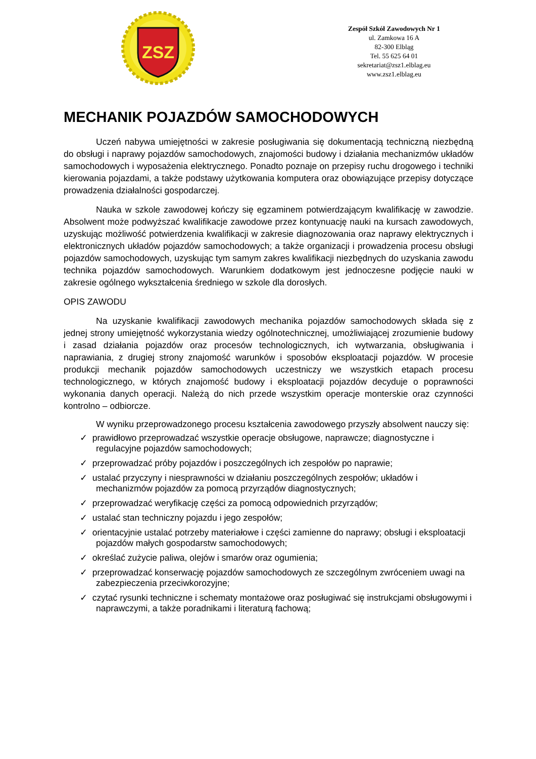ZSZ
Zespół Szkół Zawodowych Nr 1
ul. Zamkowa 16 A
82-300 Elbląg
Tel. 55 625 64 01
sekretariat@zsz1.elblag.eu
www.zsz1.elblag.eu
MECHANIK POJAZDÓW SAMOCHODOWYCH
Uczeń nabywa umiejętności w zakresie posługiwania się dokumentacją techniczną niezbędną do obsługi i naprawy pojazdów samochodowych, znajomości budowy i działania mechanizmów układów samochodowych i wyposażenia elektrycznego. Ponadto poznaje on przepisy ruchu drogowego i techniki kierowania pojazdami, a także podstawy użytkowania komputera oraz obowiązujące przepisy dotyczące prowadzenia działalności gospodarczej.
Nauka w szkole zawodowej kończy się egzaminem potwierdzającym kwalifikację w zawodzie. Absolwent może podwyższać kwalifikacje zawodowe przez kontynuację nauki na kursach zawodowych, uzyskując możliwość potwierdzenia kwalifikacji w zakresie diagnozowania oraz naprawy elektrycznych i elektronicznych układów pojazdów samochodowych; a także organizacji i prowadzenia procesu obsługi pojazdów samochodowych, uzyskując tym samym zakres kwalifikacji niezbędnych do uzyskania zawodu technika pojazdów samochodowych. Warunkiem dodatkowym jest jednoczesne podjęcie nauki w zakresie ogólnego wykształcenia średniego w szkole dla dorosłych.
OPIS ZAWODU
Na uzyskanie kwalifikacji zawodowych mechanika pojazdów samochodowych składa się z jednej strony umiejętność wykorzystania wiedzy ogólnotechnicznej, umożliwiającej zrozumienie budowy i zasad działania pojazdów oraz procesów technologicznych, ich wytwarzania, obsługiwania i naprawiania, z drugiej strony znajomość warunków i sposobów eksploatacji pojazdów. W procesie produkcji mechanik pojazdów samochodowych uczestniczy we wszystkich etapach procesu technologicznego, w których znajomość budowy i eksploatacji pojazdów decyduje o poprawności wykonania danych operacji. Należą do nich przede wszystkim operacje monterskie oraz czynności kontrolno – odbiorcze.
W wyniku przeprowadzonego procesu kształcenia zawodowego przyszły absolwent nauczy się:
✓ prawidłowo przeprowadzać wszystkie operacje obsługowe, naprawcze; diagnostyczne i regulacyjne pojazdów samochodowych;
✓ przeprowadzać próby pojazdów i poszczególnych ich zespołów po naprawie;
✓ ustalać przyczyny i niesprawności w działaniu poszczególnych zespołów; układów i mechanizmów pojazdów za pomocą przyrządów diagnostycznych;
✓ przeprowadzać weryfikację części za pomocą odpowiednich przyrządów;
✓ ustalać stan techniczny pojazdu i jego zespołów;
✓ orientacyjnie ustalać potrzeby materiałowe i części zamienne do naprawy; obsługi i eksploatacji pojazdów małych gospodarstw samochodowych;
✓ określać zużycie paliwa, olejów i smarów oraz ogumienia;
✓ przeprowadzać konserwację pojazdów samochodowych ze szczególnym zwróceniem uwagi na zabezpieczenia przeciwkorozyjne;
✓ czytać rysunki techniczne i schematy montażowe oraz posługiwać się instrukcjami obsługowymi i naprawczymi, a także poradnikami i literaturą fachową;